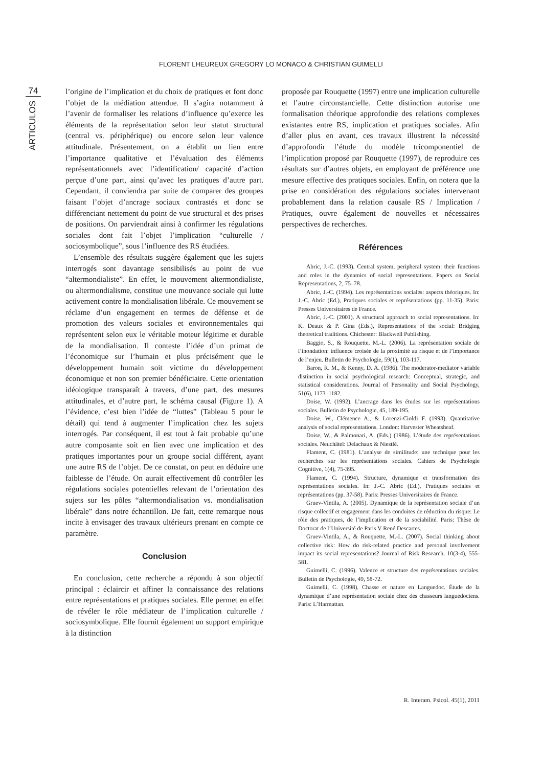FLORENT LHEUREUX GREGORY LO MONACO & CHRISTIAN GUIMELLI
74
ARTICULOS
l’origine de l’implication et du choix de pratiques et font donc l’objet de la médiation attendue. Il s’agira notamment à l’avenir de formaliser les relations d’influence qu’exerce les éléments de la représentation selon leur statut structural (central vs. périphérique) ou encore selon leur valence attitudinale. Présentement, on a établit un lien entre l’importance qualitative et l’évaluation des éléments représentationnels avec l’identification/ capacité d’action perçue d’une part, ainsi qu’avec les pratiques d’autre part. Cependant, il conviendra par suite de comparer des groupes faisant l’objet d’ancrage sociaux contrastés et donc se différenciant nettement du point de vue structural et des prises de positions. On parviendrait ainsi à confirmer les régulations sociales dont fait l’objet l’implication “culturelle / sociosymbolique”, sous l’influence des RS étudiées.
L’ensemble des résultats suggère également que les sujets interrogés sont davantage sensibilisés au point de vue “altermondialiste”. En effet, le mouvement altermondialiste, ou altermondialisme, constitue une mouvance sociale qui lutte activement contre la mondialisation libérale. Ce mouvement se réclame d’un engagement en termes de défense et de promotion des valeurs sociales et environnementales qui représentent selon eux le véritable moteur légitime et durable de la mondialisation. Il conteste l’idée d’un primat de l’économique sur l’humain et plus précisément que le développement humain soit victime du développement économique et non son premier bénéficiaire. Cette orientation idéologique transparaît à travers, d’une part, des mesures attitudinales, et d’autre part, le schéma causal (Figure 1). A l’évidence, c’est bien l’idée de “luttes” (Tableau 5 pour le détail) qui tend à augmenter l’implication chez les sujets interrogés. Par conséquent, il est tout à fait probable qu’une autre composante soit en lien avec une implication et des pratiques importantes pour un groupe social différent, ayant une autre RS de l’objet. De ce constat, on peut en déduire une faiblesse de l’étude. On aurait effectivement dû contrôler les régulations sociales potentielles relevant de l’orientation des sujets sur les pôles “altermondialisation vs. mondialisation libérale” dans notre échantillon. De fait, cette remarque nous incite à envisager des travaux ultérieurs prenant en compte ce paramètre.
Conclusion
En conclusion, cette recherche a répondu à son objectif principal : éclaircir et affiner la connaissance des relations entre représentations et pratiques sociales. Elle permet en effet de révéler le rôle médiateur de l’implication culturelle / sociosymbolique. Elle fournit également un support empirique à la distinction
proposée par Rouquette (1997) entre une implication culturelle et l’autre circonstancielle. Cette distinction autorise une formalisation théorique approfondie des relations complexes existantes entre RS, implication et pratiques sociales. Afin d’aller plus en avant, ces travaux illustrent la nécessité d’approfondir l’étude du modèle tricomponentiel de l’implication proposé par Rouquette (1997), de reproduire ces résultats sur d’autres objets, en employant de préférence une mesure effective des pratiques sociales. Enfin, on notera que la prise en considération des régulations sociales intervenant probablement dans la relation causale RS / Implication / Pratiques, ouvre également de nouvelles et nécessaires perspectives de recherches.
Références
Abric, J.-C. (1993). Central system, peripheral system: their functions and roles in the dynamics of social representations. Papers on Social Representations, 2, 75–78.
Abric, J.-C. (1994). Les représentations sociales: aspects théoriques. In: J.-C. Abric (Ed.), Pratiques sociales et représentations (pp. 11-35). Paris: Presses Universitaires de France.
Abric, J.-C. (2001). A structural approach to social representations. In: K. Deaux & P. Gina (Eds.), Representations of the social: Bridging theoretical traditions. Chichester: Blackwell Publishing.
Baggio, S., & Rouquette, M.-L. (2006). La représentation sociale de l’inondation: influence croisée de la proximité au risque et de l’importance de l’enjeu. Bulletin de Psychologie, 59(1), 103-117.
Baron, R. M., & Kenny, D. A. (1986). The moderator-mediator variable distinction in social psychological research: Conceptual, strategic, and statistical considerations. Journal of Personality and Social Psychology, 51(6), 1173–1182.
Doise, W. (1992). L’ancrage dans les études sur les représentations sociales. Bulletin de Psychologie, 45, 189-195.
Doise, W., Clémence A., & Lorenzi-Cioldi F. (1993). Quantitative analysis of social representations. London: Harvester Wheatsheaf.
Doise, W., & Palmonari, A. (Eds.) (1986). L’étude des représentations sociales. Neuchâtel: Delachaux & Niestlé.
Flament, C. (1981). L’analyse de similitude: une technique pour les recherches sur les représentations sociales. Cahiers de Psychologie Cognitive, 1(4), 75-395.
Flament, C. (1994). Structure, dynamique et transformation des représentations sociales. In: J.-C. Abric (Ed.), Pratiques sociales et représentations (pp. 37-58). Paris: Presses Universitaires de France.
Gruev-Vintila, A. (2005). Dynamique de la représentation sociale d’un risque collectif et engagement dans les conduites de réduction du risque: Le rôle des pratiques, de l’implication et de la sociabilité. Paris: Thèse de Doctorat de l’Université de Paris V René Descartes.
Gruev-Vintila, A., & Rouquette, M.-L. (2007). Social thinking about collective risk: How do risk-related practice and personal involvement impact its social representations? Journal of Risk Research, 10(3-4), 555-581.
Guimelli, C. (1996). Valence et structure des représentations sociales. Bulletin de Psychologie, 49, 58-72.
Guimelli, C. (1998). Chasse et nature en Languedoc. Étude de la dynamique d’une représentation sociale chez des chasseurs languedociens. Paris: L’Harmattan.
R. Interam. Psicol. 45(1), 2011